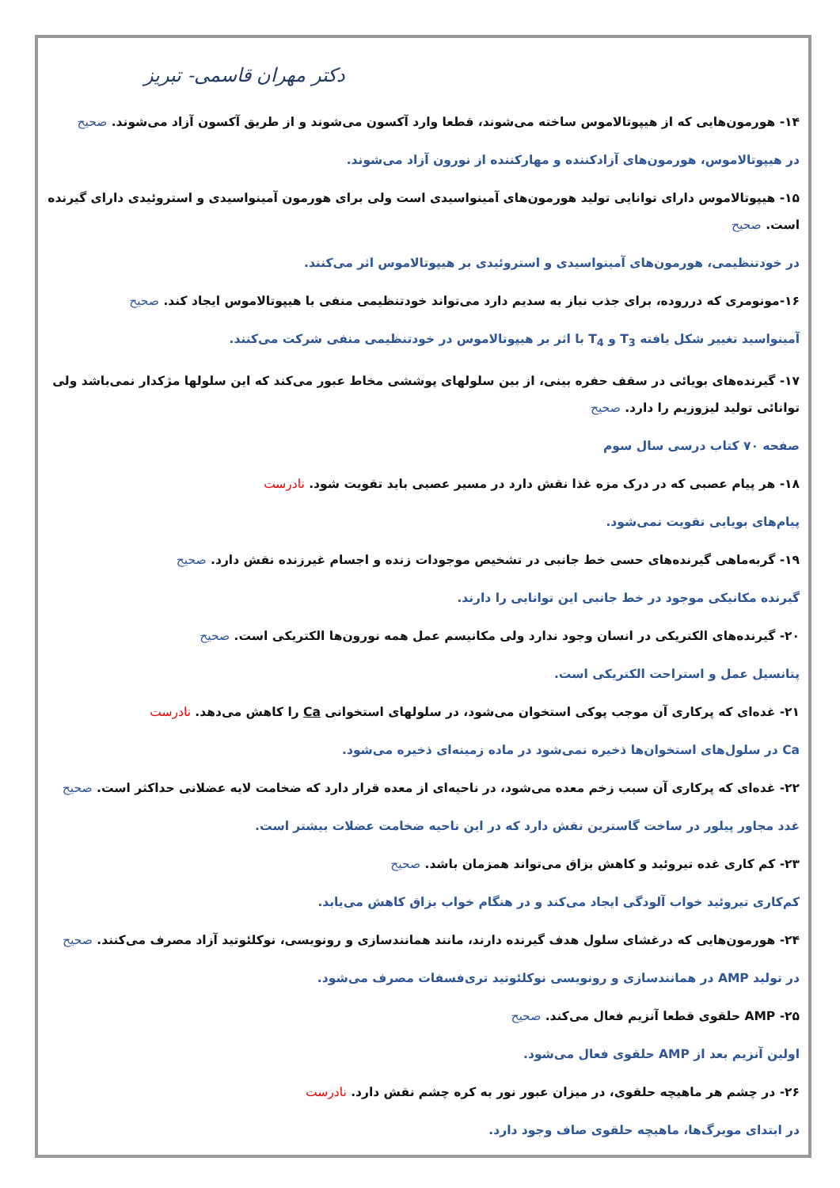دکتر مهران قاسمی- تبریز
۱۴- هورمون‌هایی که از هیپوتالاموس ساخته می‌شوند، قطعا وارد آکسون می‌شوند و از طریق آکسون آزاد می‌شوند. صحیح
در هیپوتالاموس، هورمون‌های آزادکننده و مهارکننده از نورون آزاد می‌شوند.
۱۵- هیپوتالاموس دارای توانایی تولید هورمون‌های آمینواسیدی است ولی برای هورمون آمینواسیدی و استروئیدی دارای گیرنده است. صحیح
در خودتنظیمی، هورمون‌های آمینواسیدی و استروئیدی بر هیپوتالاموس اثر می‌کنند.
۱۶-مونومری که درروده، برای جذب نیاز به سدیم دارد می‌تواند خودتنظیمی منفی با هیپوتالاموس ایجاد کند. صحیح
آمینواسید تغییر شکل یافته T<sub>3</sub> و T<sub>4</sub> با اثر بر هیپوتالاموس در خودتنظیمی منفی شرکت می‌کنند.
۱۷- گیرنده‌های بویائی در سقف حفره بینی، از بین سلولهای پوششی مخاط عبور می‌کند که این سلولها مژکدار نمی‌باشد ولی توانائی تولید لیزوزیم را دارد. صحیح
صفحه ۷۰ کتاب درسی سال سوم
۱۸- هر پیام عصبی که در درک مزه غذا نقش دارد در مسیر عصبی باید تقویت شود. نادرست
پیام‌های بویایی تقویت نمی‌شود.
۱۹- گربه‌ماهی گیرنده‌های حسی خط جانبی در تشخیص موجودات زنده و اجسام غیرزنده نقش دارد. صحیح
گیرنده مکانیکی موجود در خط جانبی این توانایی را دارند.
۲۰- گیرنده‌های الکتریکی در انسان وجود ندارد ولی مکانیسم عمل همه نورون‌ها الکتریکی است. صحیح
پتانسیل عمل و استراحت الکتریکی است.
۲۱- غده‌ای که پرکاری آن موجب پوکی استخوان می‌شود، در سلولهای استخوانی Ca را کاهش می‌دهد. نادرست
Ca در سلول‌های استخوان‌ها ذخیره نمی‌شود در ماده زمینه‌ای ذخیره می‌شود.
۲۲- غده‌ای که پرکاری آن سبب زخم معده می‌شود، در ناحیه‌ای از معده قرار دارد که ضخامت لایه عضلانی حداکثر است. صحیح
غدد مجاور پیلور در ساخت گاسترین نقش دارد که در این ناحیه ضخامت عضلات بیشتر است.
۲۳- کم کاری غده تیروئید و کاهش بزاق می‌تواند همزمان باشد. صحیح
کم‌کاری تیروئید خواب آلودگی ایجاد می‌کند و در هنگام خواب بزاق کاهش می‌یابد.
۲۴- هورمون‌هایی که درغشای سلول هدف گیرنده دارند، مانند همانندسازی و رونویسی، نوکلئوتید آزاد مصرف می‌کنند. صحیح
در تولید AMP در همانندسازی و رونویسی نوکلئوتید تری‌فسفات مصرف می‌شود.
۲۵- AMP حلقوی قطعا آنزیم فعال می‌کند. صحیح
اولین آنزیم بعد از AMP حلقوی فعال می‌شود.
۲۶- در چشم هر ماهیچه حلقوی، در میزان عبور نور به کره چشم نقش دارد. نادرست
در ابتدای مویرگ‌ها، ماهیچه حلقوی صاف وجود دارد.